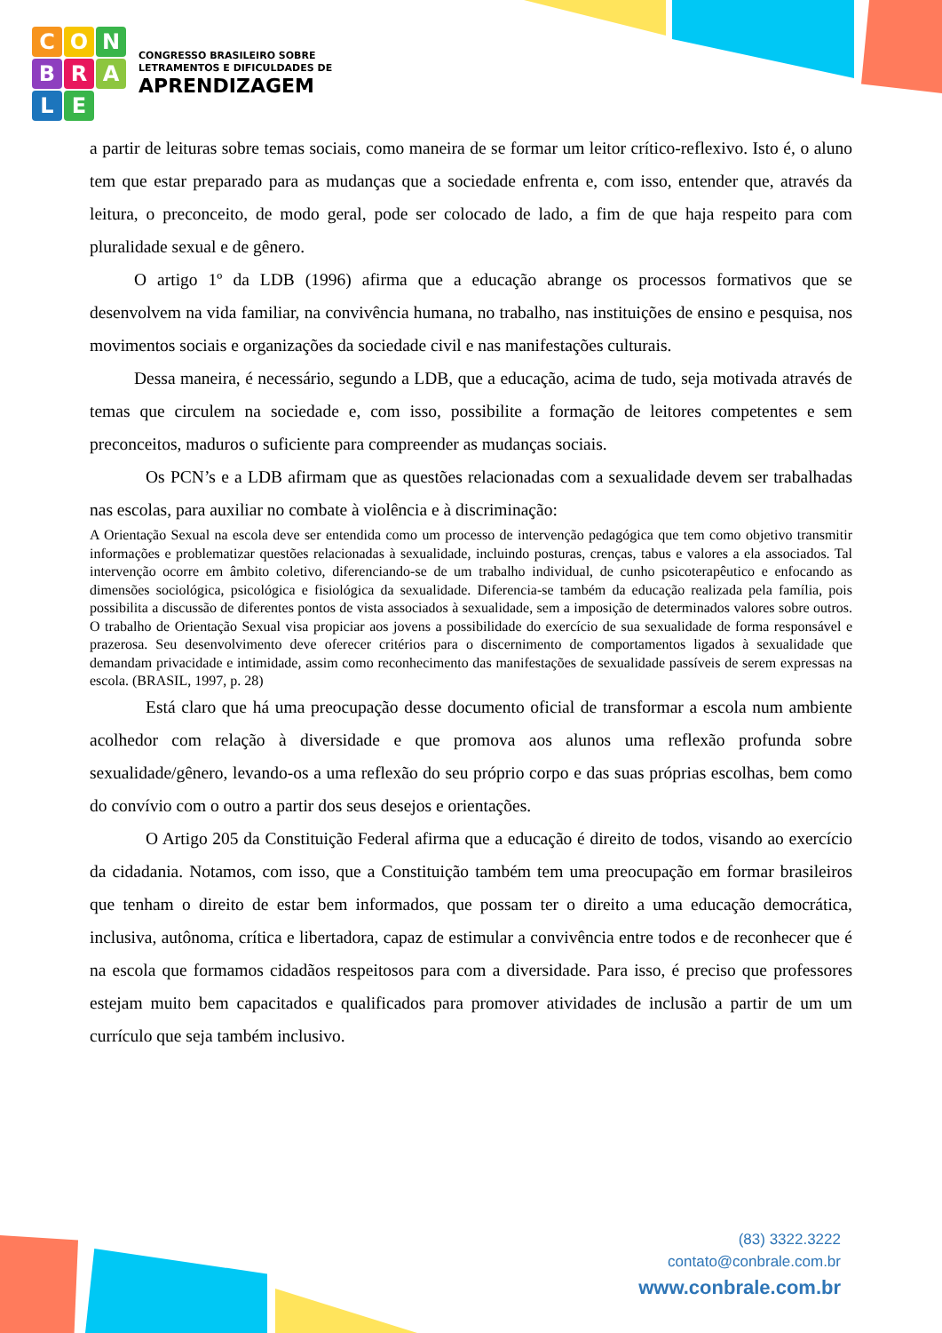CONBRALE
CONGRESSO BRASILEIRO SOBRE
LETRAMENTOS E DIFICULDADES DE
APRENDIZAGEM
a partir de leituras sobre temas sociais, como maneira de se formar um leitor crítico-reflexivo. Isto é, o aluno tem que estar preparado para as mudanças que a sociedade enfrenta e, com isso, entender que, através da leitura, o preconceito, de modo geral, pode ser colocado de lado, a fim de que haja respeito para com pluralidade sexual e de gênero.
O artigo 1º da LDB (1996) afirma que a educação abrange os processos formativos que se desenvolvem na vida familiar, na convivência humana, no trabalho, nas instituições de ensino e pesquisa, nos movimentos sociais e organizações da sociedade civil e nas manifestações culturais.
Dessa maneira, é necessário, segundo a LDB, que a educação, acima de tudo, seja motivada através de temas que circulem na sociedade e, com isso, possibilite a formação de leitores competentes e sem preconceitos, maduros o suficiente para compreender as mudanças sociais.
Os PCN’s e a LDB afirmam que as questões relacionadas com a sexualidade devem ser trabalhadas nas escolas, para auxiliar no combate à violência e à discriminação:
A Orientação Sexual na escola deve ser entendida como um processo de intervenção pedagógica que tem como objetivo transmitir informações e problematizar questões relacionadas à sexualidade, incluindo posturas, crenças, tabus e valores a ela associados. Tal intervenção ocorre em âmbito coletivo, diferenciando-se de um trabalho individual, de cunho psicoterapêutico e enfocando as dimensões sociológica, psicológica e fisiológica da sexualidade. Diferencia-se também da educação realizada pela família, pois possibilita a discussão de diferentes pontos de vista associados à sexualidade, sem a imposição de determinados valores sobre outros. O trabalho de Orientação Sexual visa propiciar aos jovens a possibilidade do exercício de sua sexualidade de forma responsável e prazerosa. Seu desenvolvimento deve oferecer critérios para o discernimento de comportamentos ligados à sexualidade que demandam privacidade e intimidade, assim como reconhecimento das manifestações de sexualidade passíveis de serem expressas na escola. (BRASIL, 1997, p. 28)
Está claro que há uma preocupação desse documento oficial de transformar a escola num ambiente acolhedor com relação à diversidade e que promova aos alunos uma reflexão profunda sobre sexualidade/gênero, levando-os a uma reflexão do seu próprio corpo e das suas próprias escolhas, bem como do convívio com o outro a partir dos seus desejos e orientações.
O Artigo 205 da Constituição Federal afirma que a educação é direito de todos, visando ao exercício da cidadania. Notamos, com isso, que a Constituição também tem uma preocupação em formar brasileiros que tenham o direito de estar bem informados, que possam ter o direito a uma educação democrática, inclusiva, autônoma, crítica e libertadora, capaz de estimular a convivência entre todos e de reconhecer que é na escola que formamos cidadãos respeitosos para com a diversidade. Para isso, é preciso que professores estejam muito bem capacitados e qualificados para promover atividades de inclusão a partir de um um currículo que seja também inclusivo.
(83) 3322.3222
contato@conbrale.com.br
www.conbrale.com.br